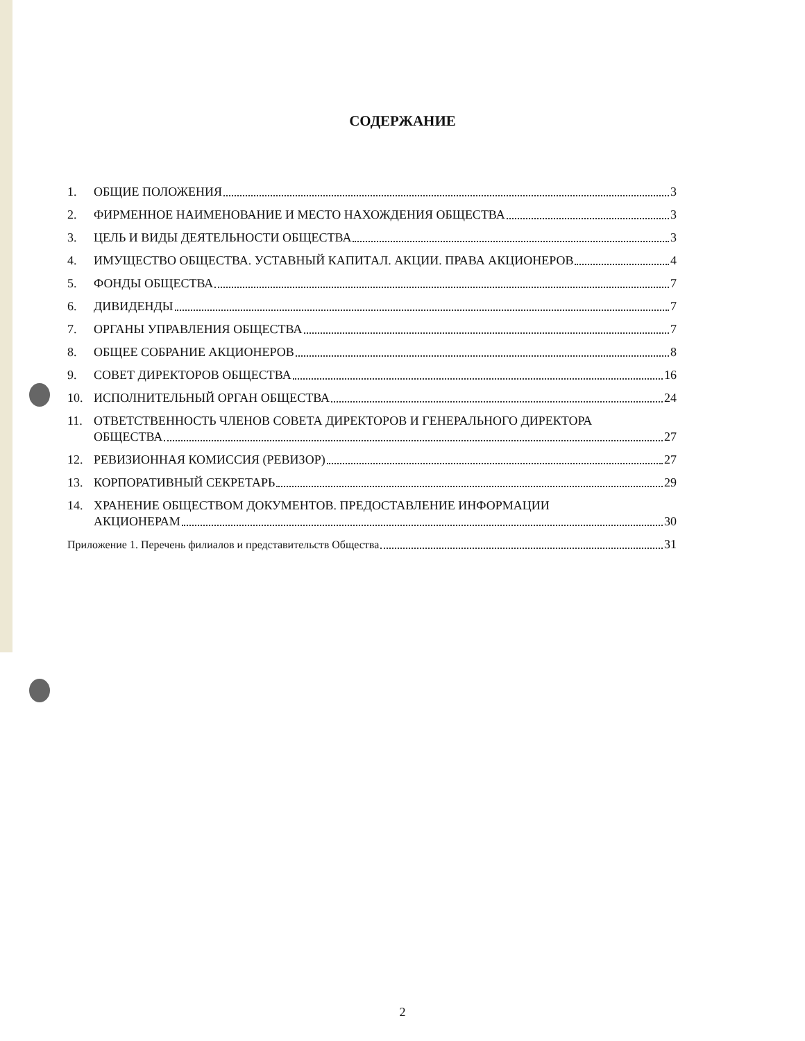СОДЕРЖАНИЕ
1. ОБЩИЕ ПОЛОЖЕНИЯ 3
2. ФИРМЕННОЕ НАИМЕНОВАНИЕ И МЕСТО НАХОЖДЕНИЯ ОБЩЕСТВА 3
3. ЦЕЛЬ И ВИДЫ ДЕЯТЕЛЬНОСТИ ОБЩЕСТВА 3
4. ИМУЩЕСТВО ОБЩЕСТВА. УСТАВНЫЙ КАПИТАЛ. АКЦИИ. ПРАВА АКЦИОНЕРОВ 4
5. ФОНДЫ ОБЩЕСТВА 7
6. ДИВИДЕНДЫ 7
7. ОРГАНЫ УПРАВЛЕНИЯ ОБЩЕСТВА 7
8. ОБЩЕЕ СОБРАНИЕ АКЦИОНЕРОВ 8
9. СОВЕТ ДИРЕКТОРОВ ОБЩЕСТВА 16
10. ИСПОЛНИТЕЛЬНЫЙ ОРГАН ОБЩЕСТВА 24
11. ОТВЕТСТВЕННОСТЬ ЧЛЕНОВ СОВЕТА ДИРЕКТОРОВ И ГЕНЕРАЛЬНОГО ДИРЕКТОРА
ОБЩЕСТВА 27
12. РЕВИЗИОННАЯ КОМИССИЯ (РЕВИЗОР) 27
13. КОРПОРАТИВНЫЙ СЕКРЕТАРЬ 29
14. ХРАНЕНИЕ ОБЩЕСТВОМ ДОКУМЕНТОВ. ПРЕДОСТАВЛЕНИЕ ИНФОРМАЦИИ
АКЦИОНЕРАМ 30
Приложение 1. Перечень филиалов и представительств Общества 31
2